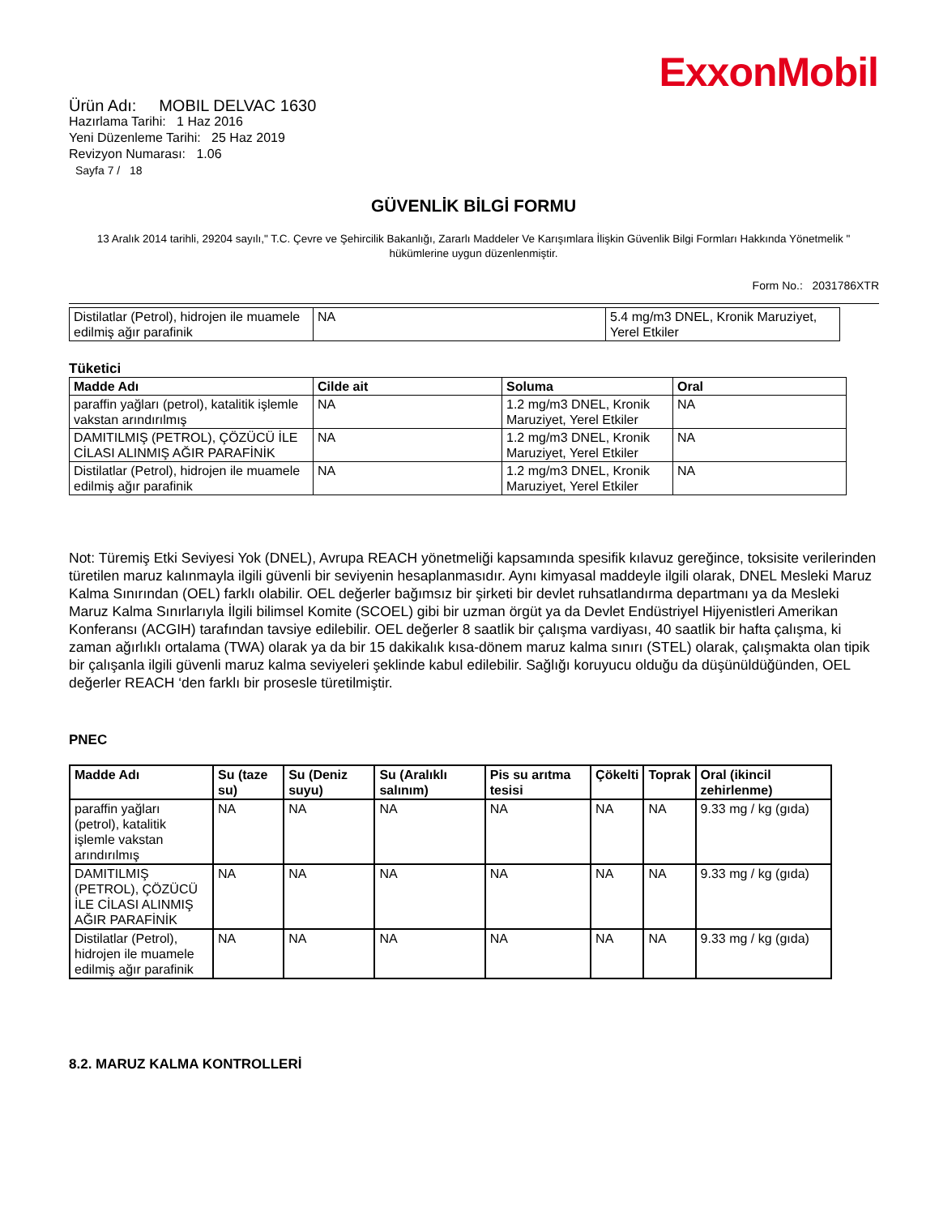ExxonMobil
Ürün Adı: MOBIL DELVAC 1630
Hazırlama Tarihi: 1 Haz 2016
Yeni Düzenleme Tarihi: 25 Haz 2019
Revizyon Numarası: 1.06
Sayfa 7 / 18
GÜVENLİK BİLGİ FORMU
13 Aralık 2014 tarihli, 29204 sayılı," T.C. Çevre ve Şehircilik Bakanlığı, Zararlı Maddeler Ve Karışımlara İlişkin Güvenlik Bilgi Formları Hakkında Yönetmelik " hükümlerine uygun düzenlenmiştir.
Form No.: 2031786XTR
| Distilatlar (Petrol), hidrojen ile muamele edilmiş ağır parafinik | NA | 5.4 mg/m3 DNEL, Kronik Maruziyet, Yerel Etkiler |
Tüketici
| Madde Adı | Cilde ait | Soluma | Oral |
| --- | --- | --- | --- |
| paraffin yağları (petrol), katalitik işlemle vakstan arındırılmış | NA | 1.2 mg/m3 DNEL, Kronik Maruziyet, Yerel Etkiler | NA |
| DAMITILMIŞ (PETROL), ÇÖZÜCÜ İLE CİLASI ALINMIŞ AĞIR PARAFİNİK | NA | 1.2 mg/m3 DNEL, Kronik Maruziyet, Yerel Etkiler | NA |
| Distilatlar (Petrol), hidrojen ile muamele edilmiş ağır parafinik | NA | 1.2 mg/m3 DNEL, Kronik Maruziyet, Yerel Etkiler | NA |
Not: Türemiş Etki Seviyesi Yok (DNEL), Avrupa REACH yönetmeliği kapsamında spesifik kılavuz gereğince, toksisite verilerinden türetilen maruz kalınmayla ilgili güvenli bir seviyenin hesaplanmasıdır. Aynı kimyasal maddeyle ilgili olarak, DNEL Mesleki Maruz Kalma Sınırından (OEL) farklı olabilir. OEL değerler bağımsız bir şirketi bir devlet ruhsatlandırma departmanı ya da Mesleki Maruz Kalma Sınırlarıyla İlgili bilimsel Komite (SCOEL) gibi bir uzman örgüt ya da Devlet Endüstriyel Hijyenistleri Amerikan Konferansı (ACGIH) tarafından tavsiye edilebilir. OEL değerler 8 saatlik bir çalışma vardiyası, 40 saatlik bir hafta çalışma, ki zaman ağırlıklı ortalama (TWA) olarak ya da bir 15 dakikalık kısa-dönem maruz kalma sınırı (STEL) olarak, çalışmakta olan tipik bir çalışanla ilgili güvenli maruz kalma seviyeleri şeklinde kabul edilebilir. Sağlığı koruyucu olduğu da düşünüldüğünden, OEL değerler REACH ‘den farklı bir prosesle türetilmiştir.
PNEC
| Madde Adı | Su (taze su) | Su (Deniz suyu) | Su (Aralıklı salınım) | Pis su arıtma tesisi | Çökelti | Toprak | Oral (ikincil zehirlenme) |
| --- | --- | --- | --- | --- | --- | --- | --- |
| paraffin yağları (petrol), katalitik işlemle vakstan arındırılmış | NA | NA | NA | NA | NA | NA | 9.33 mg / kg (gıda) |
| DAMITILMIŞ (PETROL), ÇÖZÜCÜ İLE CİLASI ALINMIŞ AĞIR PARAFİNİK | NA | NA | NA | NA | NA | NA | 9.33 mg / kg (gıda) |
| Distilatlar (Petrol), hidrojen ile muamele edilmiş ağır parafinik | NA | NA | NA | NA | NA | NA | 9.33 mg / kg (gıda) |
8.2. MARUZ KALMA KONTROLLERİ